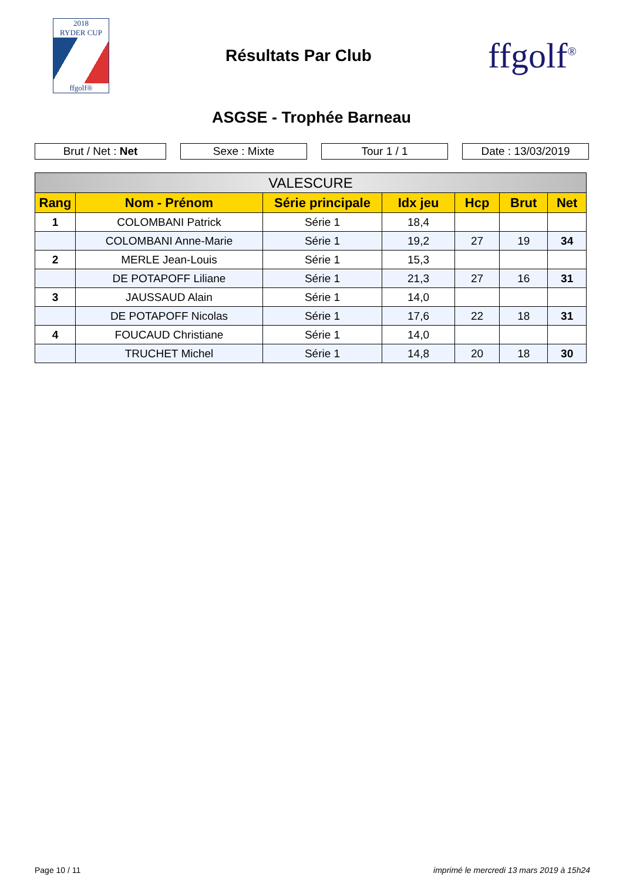2018
RYDER CUP
ffgolf®
Résultats Par Club
ffgolf<sup>®</sup>
ASGSE - Trophée Barneau
Brut / Net : Net Sexe : Mixte Tour 1 / 1 Date : 13/03/2019
| VALESCURE | | | | | | |
| --- | --- | --- | --- | --- | --- | --- |
| Rang | Nom - Prénom | Série principale | Idx jeu | Hcp | Brut | Net |
| 1 | COLOMBANI Patrick | Série 1 | 18,4 | | | |
| | COLOMBANI Anne-Marie | Série 1 | 19,2 | 27 | 19 | 34 |
| 2 | MERLE Jean-Louis | Série 1 | 15,3 | | | |
| | DE POTAPOFF Liliane | Série 1 | 21,3 | 27 | 16 | 31 |
| 3 | JAUSSAUD Alain | Série 1 | 14,0 | | | |
| | DE POTAPOFF Nicolas | Série 1 | 17,6 | 22 | 18 | 31 |
| 4 | FOUCAUD Christiane | Série 1 | 14,0 | | | |
| | TRUCHET Michel | Série 1 | 14,8 | 20 | 18 | 30 |
Page 10 / 11 imprimé le mercredi 13 mars 2019 à 15h24